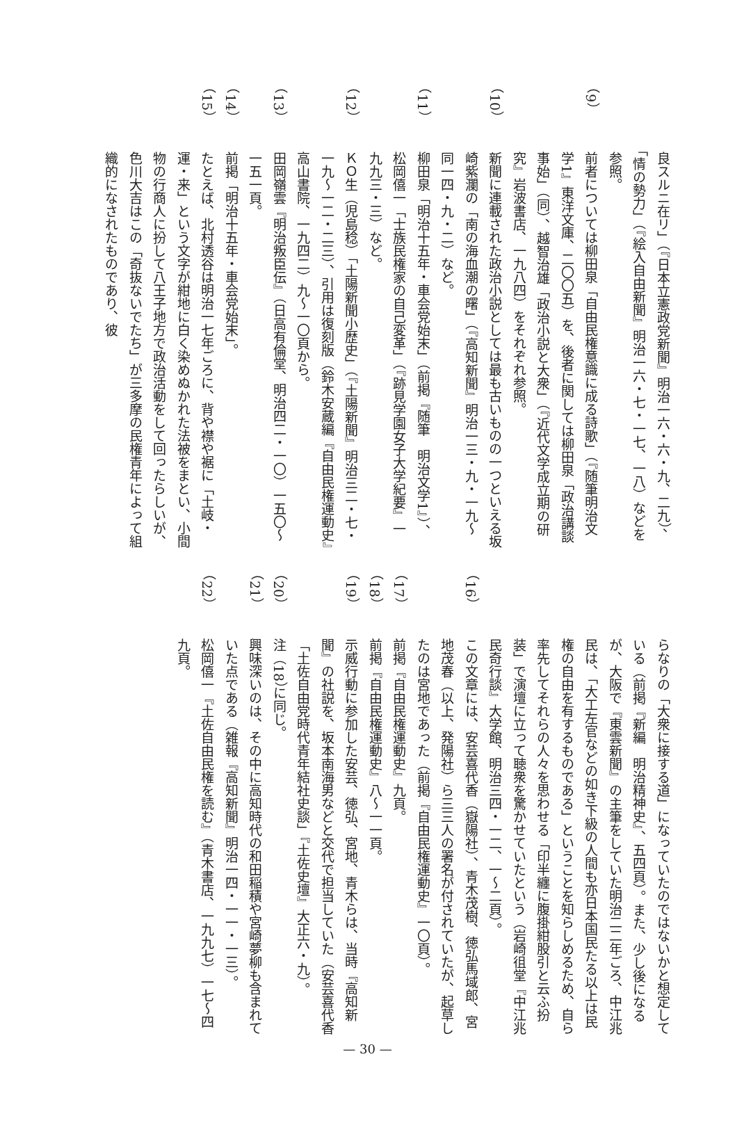良スルニ在リ」（『日本立憲政党新聞』明治一六・六・九、二九）、「情の勢力」（『絵入自由新聞』明治一六・七・一七、一八）などを参照。
（9）前者については柳田泉「自由民権意識に成る詩歌」（『随筆明治文学1』東洋文庫、二〇〇五）を、後者に関しては柳田泉「政治講談事始」（同）、越智治雄「政治小説と大衆」（『近代文学成立期の研究』岩波書店、一九八四）をそれぞれ参照。
（10）新聞に連載された政治小説としては最も古いものの一つといえる坂崎紫瀾の「南の海血潮の曙」（『高知新聞』明治一三・九・一九〜同一四・九・二）など。
（11）柳田泉「明治十五年・車会党始末」（前掲『随筆　明治文学1』）、松岡僖一「士族民権家の自己変革」（『跡見学園女子大学紀要』一九九三・三）など。
（12）ＫＯ生（児島稔）「土陽新聞小歴史」（『土陽新聞』明治三二・七・一九〜一二・二三）、引用は復刻版（鈴木安蔵編『自由民権運動史』高山書院、一九四二）九〜一〇頁から。
（13）田岡嶺雲『明治叛臣伝』（日高有倫堂、明治四二・一〇）一五〇〜一五一頁。
（14）前掲「明治十五年・車会党始末」。
（15）たとえば、北村透谷は明治一七年ごろに、背や襟や裾に「土岐・運・来」という文字が紺地に白く染めぬかれた法被をまとい、小間物の行商人に扮して八王子地方で政治活動をして回ったらしいが、色川大吉はこの「奇抜ないでたち」が三多摩の民権青年によって組織的になされたものであり、彼
らなりの「大衆に接する道」になっていたのではないかと想定している（前掲『新編　明治精神史』、五四頁）。また、少し後になるが、大阪で『東雲新聞』の主筆をしていた明治二二年ごろ、中江兆民は、「大工左官などの如き下級の人間も亦日本国民たる以上は民権の自由を有するものである」ということを知らしめるため、自ら率先してそれらの人々を思わせる「印半纏に腹掛紺股引と云ふ扮装」で演壇に立って聴衆を驚かせていたという（岩崎徂堂『中江兆民奇行談』大学館、明治三四・一二、一〜二頁）。
（16）この文章には、安芸喜代香（嶽陽社）、青木茂樹、徳弘馬域郎、宮地茂春（以上、発陽社）ら三三人の署名が付されていたが、起草したのは宮地であった（前掲『自由民権運動史』一〇頁）。
（17）前掲『自由民権運動史』九頁。
（18）前掲『自由民権運動史』八〜一一頁。
（19）示威行動に参加した安芸、徳弘、宮地、青木らは、当時『高知新聞』の社説を、坂本南海男などと交代で担当していた（安芸喜代香「土佐自由党時代青年結社史談」『土佐史壇』大正六・九）。
（20）注（18）に同じ。
（21）興味深いのは、その中に高知時代の和田稲積や宮崎夢柳も含まれていた点である（雑報『高知新聞』明治一四・一一・一三）。
（22）松岡僖一『土佐自由民権を読む』（青木書店、一九九七）一七〜四九頁。
— 30 —